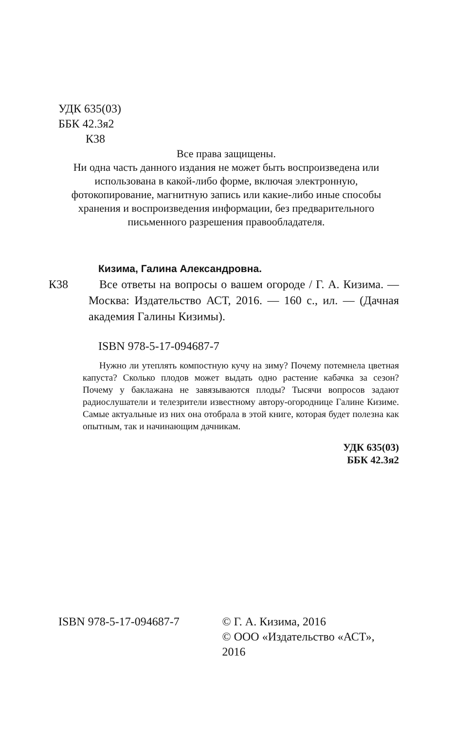УДК 635(03)
ББК 42.3я2
К38
Все права защищены.
Ни одна часть данного издания не может быть воспроизведена или использована в какой-либо форме, включая электронную, фотокопирование, магнитную запись или какие-либо иные способы хранения и воспроизведения информации, без предварительного письменного разрешения правообладателя.
Кизима, Галина Александровна.
К38 Все ответы на вопросы о вашем огороде / Г. А. Кизима. — Москва: Издательство АСТ, 2016. — 160 с., ил. — (Дачная академия Галины Кизимы).
ISBN 978-5-17-094687-7
Нужно ли утеплять компостную кучу на зиму? Почему потемнела цветная капуста? Сколько плодов может выдать одно растение кабачка за сезон? Почему у баклажана не завязываются плоды? Тысячи вопросов задают радиослушатели и телезрители известному автору-огороднице Галине Кизиме. Самые актуальные из них она отобрала в этой книге, которая будет полезна как опытным, так и начинающим дачникам.
УДК 635(03)
ББК 42.3я2
ISBN 978-5-17-094687-7 © Г. А. Кизима, 2016
© ООО «Издательство «АСТ», 2016